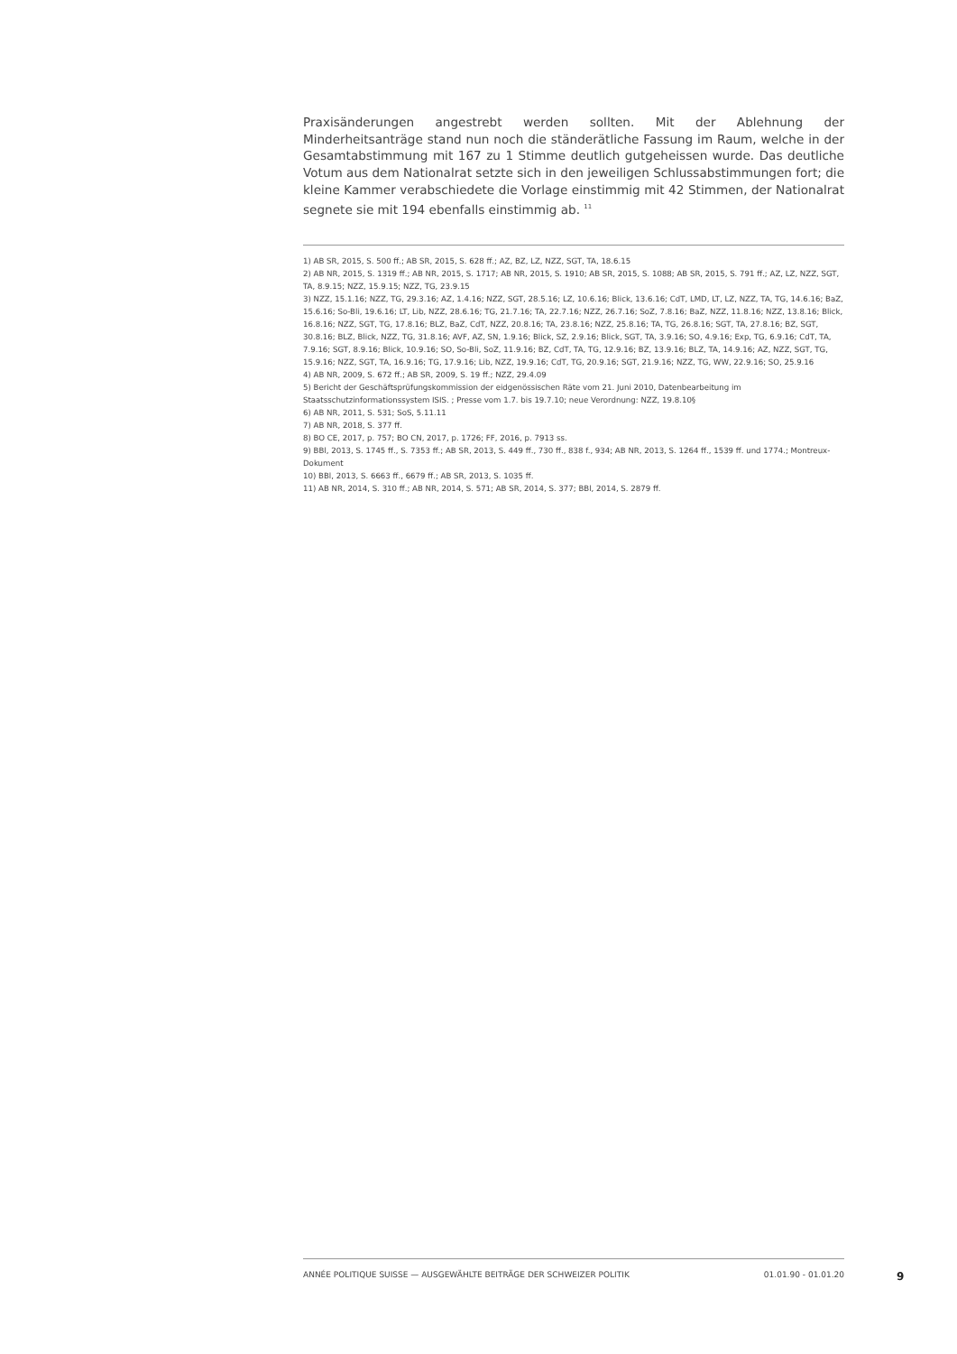Praxisänderungen angestrebt werden sollten. Mit der Ablehnung der Minderheitsanträge stand nun noch die ständerätliche Fassung im Raum, welche in der Gesamtabstimmung mit 167 zu 1 Stimme deutlich gutgeheissen wurde. Das deutliche Votum aus dem Nationalrat setzte sich in den jeweiligen Schlussabstimmungen fort; die kleine Kammer verabschiedete die Vorlage einstimmig mit 42 Stimmen, der Nationalrat segnete sie mit 194 ebenfalls einstimmig ab. <sup>11</sup>
1) AB SR, 2015, S. 500 ff.; AB SR, 2015, S. 628 ff.; AZ, BZ, LZ, NZZ, SGT, TA, 18.6.15
2) AB NR, 2015, S. 1319 ff.; AB NR, 2015, S. 1717; AB NR, 2015, S. 1910; AB SR, 2015, S. 1088; AB SR, 2015, S. 791 ff.; AZ, LZ, NZZ, SGT, TA, 8.9.15; NZZ, 15.9.15; NZZ, TG, 23.9.15
3) NZZ, 15.1.16; NZZ, TG, 29.3.16; AZ, 1.4.16; NZZ, SGT, 28.5.16; LZ, 10.6.16; Blick, 13.6.16; CdT, LMD, LT, LZ, NZZ, TA, TG, 14.6.16; BaZ, 15.6.16; So-Bli, 19.6.16; LT, Lib, NZZ, 28.6.16; TG, 21.7.16; TA, 22.7.16; NZZ, 26.7.16; SoZ, 7.8.16; BaZ, NZZ, 11.8.16; NZZ, 13.8.16; Blick, 16.8.16; NZZ, SGT, TG, 17.8.16; BLZ, BaZ, CdT, NZZ, 20.8.16; TA, 23.8.16; NZZ, 25.8.16; TA, TG, 26.8.16; SGT, TA, 27.8.16; BZ, SGT, 30.8.16; BLZ, Blick, NZZ, TG, 31.8.16; AVF, AZ, SN, 1.9.16; Blick, SZ, 2.9.16; Blick, SGT, TA, 3.9.16; SO, 4.9.16; Exp, TG, 6.9.16; CdT, TA, 7.9.16; SGT, 8.9.16; Blick, 10.9.16; SO, So-Bli, SoZ, 11.9.16; BZ, CdT, TA, TG, 12.9.16; BZ, 13.9.16; BLZ, TA, 14.9.16; AZ, NZZ, SGT, TG, 15.9.16; NZZ, SGT, TA, 16.9.16; TG, 17.9.16; Lib, NZZ, 19.9.16; CdT, TG, 20.9.16; SGT, 21.9.16; NZZ, TG, WW, 22.9.16; SO, 25.9.16
4) AB NR, 2009, S. 672 ff.; AB SR, 2009, S. 19 ff.; NZZ, 29.4.09
5) Bericht der Geschäftsprüfungskommission der eidgenössischen Räte vom 21. Juni 2010, Datenbearbeitung im Staatsschutzinformationssystem ISIS. ; Presse vom 1.7. bis 19.7.10; neue Verordnung: NZZ, 19.8.10§
6) AB NR, 2011, S. 531; SoS, 5.11.11
7) AB NR, 2018, S. 377 ff.
8) BO CE, 2017, p. 757; BO CN, 2017, p. 1726; FF, 2016, p. 7913 ss.
9) BBl, 2013, S. 1745 ff., S. 7353 ff.; AB SR, 2013, S. 449 ff., 730 ff., 838 f., 934; AB NR, 2013, S. 1264 ff., 1539 ff. und 1774.; Montreux-Dokument
10) BBl, 2013, S. 6663 ff., 6679 ff.; AB SR, 2013, S. 1035 ff.
11) AB NR, 2014, S. 310 ff.; AB NR, 2014, S. 571; AB SR, 2014, S. 377; BBl, 2014, S. 2879 ff.
ANNÉE POLITIQUE SUISSE — AUSGEWÄHLTE BEITRÄGE DER SCHWEIZER POLITIK 01.01.90 - 01.01.20
9